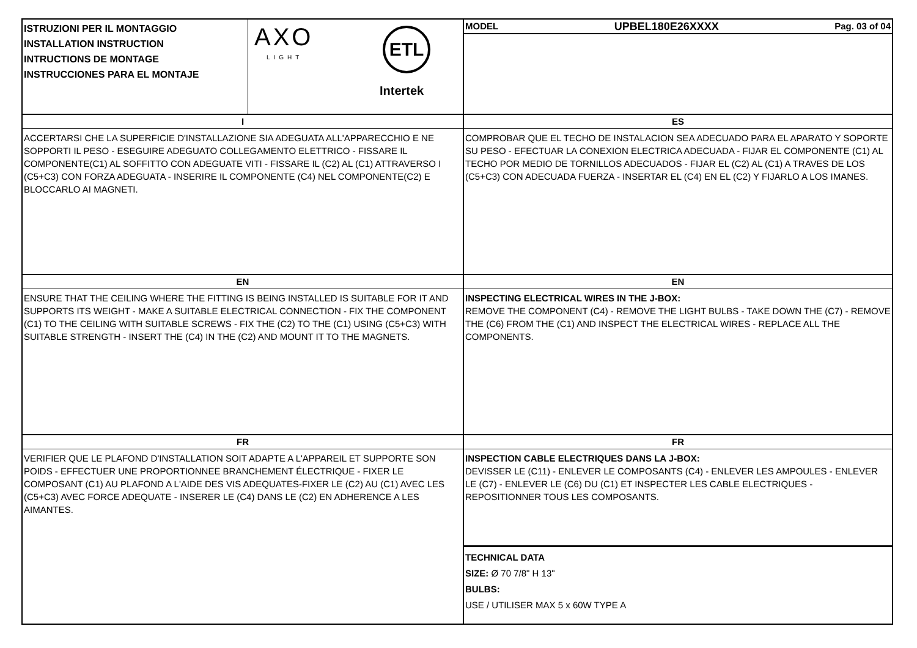ISTRUZIONI PER IL MONTAGGIO
INSTALLATION INSTRUCTION
INTRUCTIONS DE MONTAGE
INSTRUCCIONES PARA EL MONTAJE
AXO
LIGHT
ETL
Intertek
I
ACCERTARSI CHE LA SUPERFICIE D'INSTALLAZIONE SIA ADEGUATA ALL'APPARECCHIO E NE SOPPORTI IL PESO - ESEGUIRE ADEGUATO COLLEGAMENTO ELETTRICO - FISSARE IL COMPONENTE(C1) AL SOFFITTO CON ADEGUATE VITI - FISSARE IL (C2) AL (C1) ATTRAVERSO I (C5+C3) CON FORZA ADEGUATA - INSERIRE IL COMPONENTE (C4) NEL COMPONENTE(C2) E BLOCCARLO AI MAGNETI.
EN
ENSURE THAT THE CEILING WHERE THE FITTING IS BEING INSTALLED IS SUITABLE FOR IT AND SUPPORTS ITS WEIGHT - MAKE A SUITABLE ELECTRICAL CONNECTION - FIX THE COMPONENT (C1) TO THE CEILING WITH SUITABLE SCREWS - FIX THE (C2) TO THE (C1) USING (C5+C3) WITH SUITABLE STRENGTH - INSERT THE (C4) IN THE (C2) AND MOUNT IT TO THE MAGNETS.
FR
VERIFIER QUE LE PLAFOND D'INSTALLATION SOIT ADAPTE A L'APPAREIL ET SUPPORTE SON POIDS - EFFECTUER UNE PROPORTIONNEE BRANCHEMENT ÉLECTRIQUE - FIXER LE COMPOSANT (C1) AU PLAFOND A L'AIDE DES VIS ADEQUATES-FIXER LE (C2) AU (C1) AVEC LES (C5+C3) AVEC FORCE ADEQUATE - INSERER LE (C4) DANS LE (C2) EN ADHERENCE A LES AIMANTES.
MODEL UPBEL180E26XXXX Pag. 03 of 04
ES
COMPROBAR QUE EL TECHO DE INSTALACION SEA ADECUADO PARA EL APARATO Y SOPORTE SU PESO - EFECTUAR LA CONEXION ELECTRICA ADECUADA - FIJAR EL COMPONENTE (C1) AL TECHO POR MEDIO DE TORNILLOS ADECUADOS - FIJAR EL (C2) AL (C1) A TRAVES DE LOS (C5+C3) CON ADECUADA FUERZA - INSERTAR EL (C4) EN EL (C2) Y FIJARLO A LOS IMANES.
EN
INSPECTING ELECTRICAL WIRES IN THE J-BOX:
REMOVE THE COMPONENT (C4) - REMOVE THE LIGHT BULBS - TAKE DOWN THE (C7) - REMOVE THE (C6) FROM THE (C1) AND INSPECT THE ELECTRICAL WIRES - REPLACE ALL THE COMPONENTS.
FR
INSPECTION CABLE ELECTRIQUES DANS LA J-BOX:
DEVISSER LE (C11) - ENLEVER LE COMPOSANTS (C4) - ENLEVER LES AMPOULES - ENLEVER LE (C7) - ENLEVER LE (C6) DU (C1) ET INSPECTER LES CABLE ELECTRIQUES - REPOSITIONNER TOUS LES COMPOSANTS.
TECHNICAL DATA
SIZE: Ø 70 7/8" H 13"
BULBS:
USE / UTILISER MAX 5 x 60W TYPE A